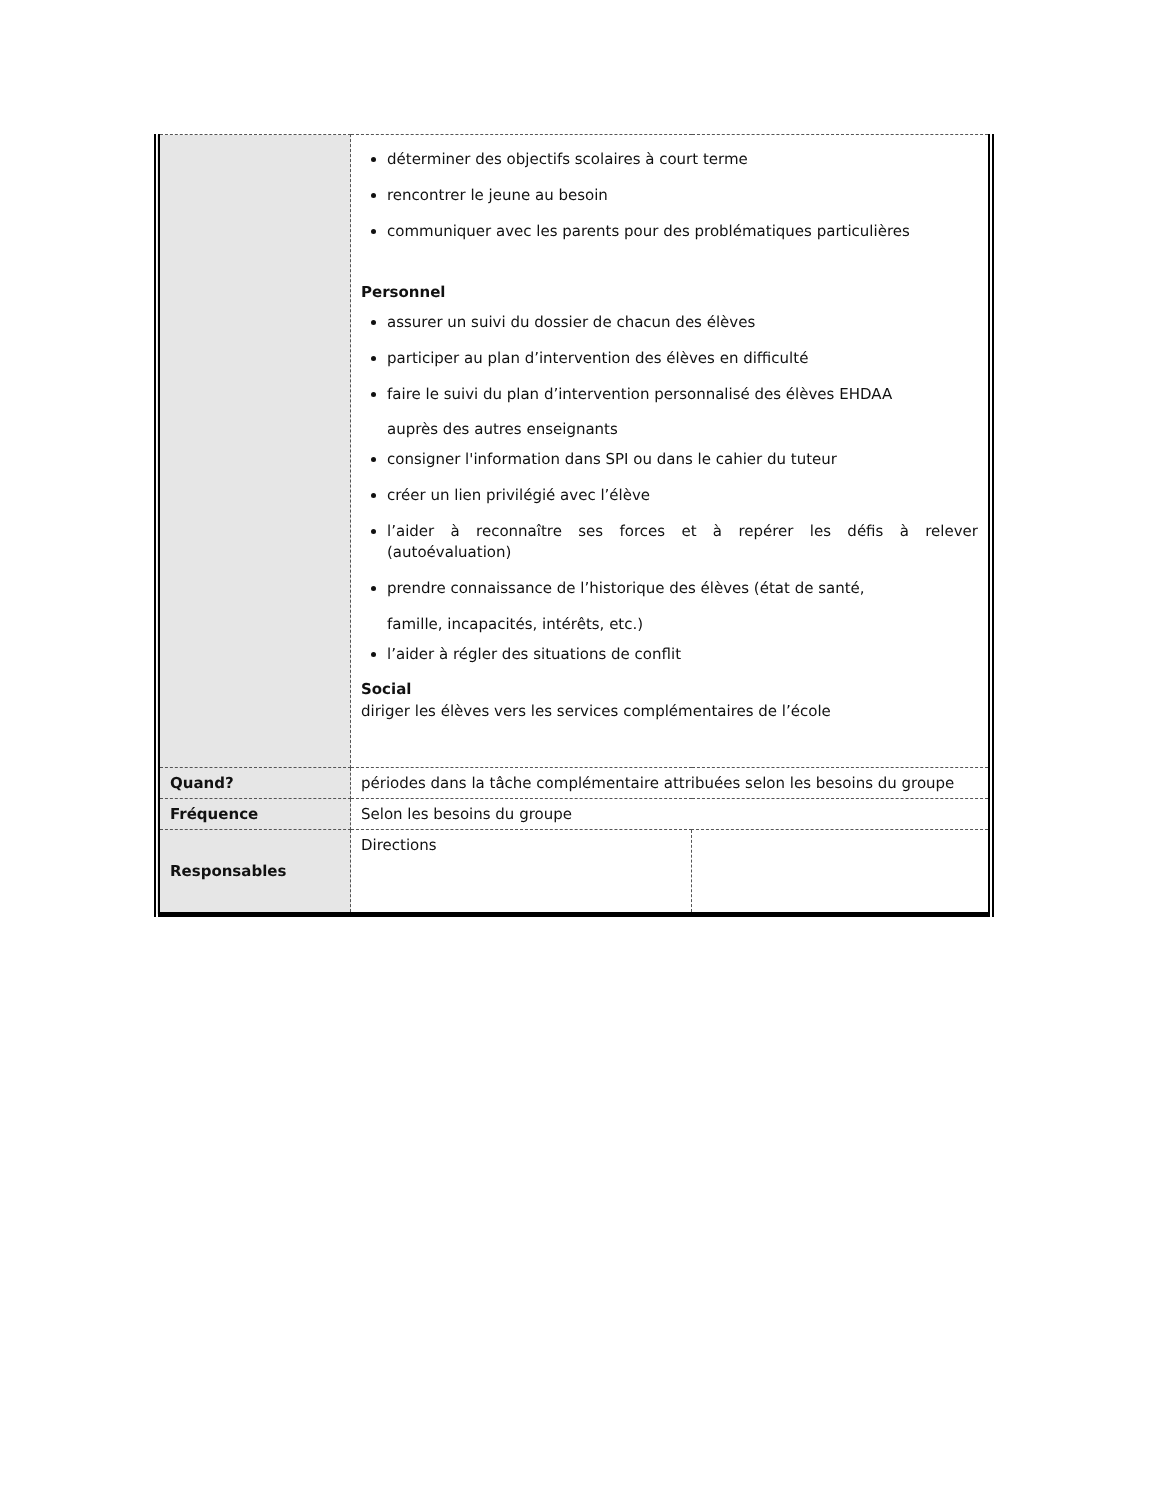| | déterminer des objectifs scolaires à court terme rencontrer le jeune au besoin communiquer avec les parents pour des problématiques particulières Personnel assurer un suivi du dossier de chacun des élèves participer au plan d’intervention des élèves en difficulté faire le suivi du plan d’intervention personnalisé des élèves EHDAA auprès des autres enseignants consigner l'information dans SPI ou dans le cahier du tuteur créer un lien privilégié avec l’élève l’aider à reconnaître ses forces et à repérer les défis à relever (autoévaluation) prendre connaissance de l’historique des élèves (état de santé, famille, incapacités, intérêts, etc.) l’aider à régler des situations de conflit Social diriger les élèves vers les services complémentaires de l’école | |
| Quand? | périodes dans la tâche complémentaire attribuées selon les besoins du groupe | |
| Fréquence | Selon les besoins du groupe | |
| Responsables | Directions | |